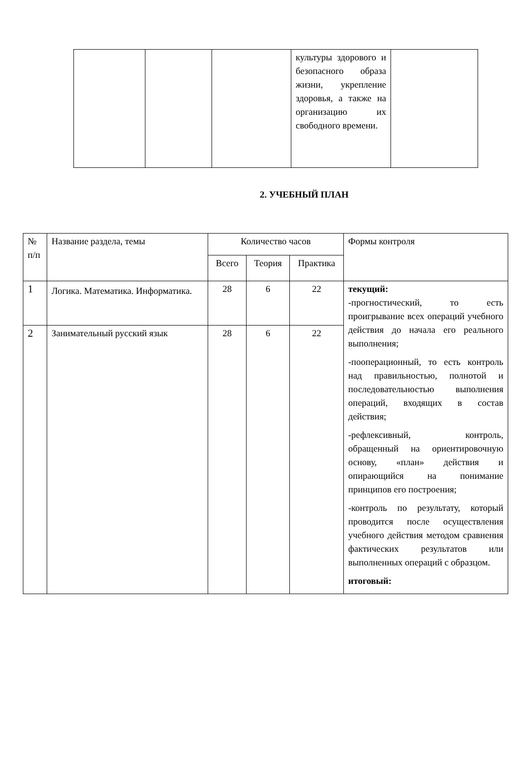| | | | культуры здорового и безопасного образа жизни, укрепление здоровья, а также на организацию их свободного времени. | |
2. УЧЕБНЫЙ ПЛАН
| № п/п | Название раздела, темы | Количество часов | | | Формы контроля |
| --- | --- | --- | --- | --- | --- |
| | | Всего | Теория | Практика | |
| 1 | Логика. Математика. Информатика. | 28 | 6 | 22 | текущий: -прогностический, то есть проигрывание всех операций учебного действия до начала его реального выполнения; -пооперационный, то есть контроль над правильностью, полнотой и последовательностью выполнения операций, входящих в состав действия; -рефлексивный, контроль, обращенный на ориентировочную основу, «план» действия и опирающийся на понимание принципов его построения; -контроль по результату, который проводится после осуществления учебного действия методом сравнения фактических результатов или выполненных операций с образцом. итоговый: |
| 2 | Занимательный русский язык | 28 | 6 | 22 | |